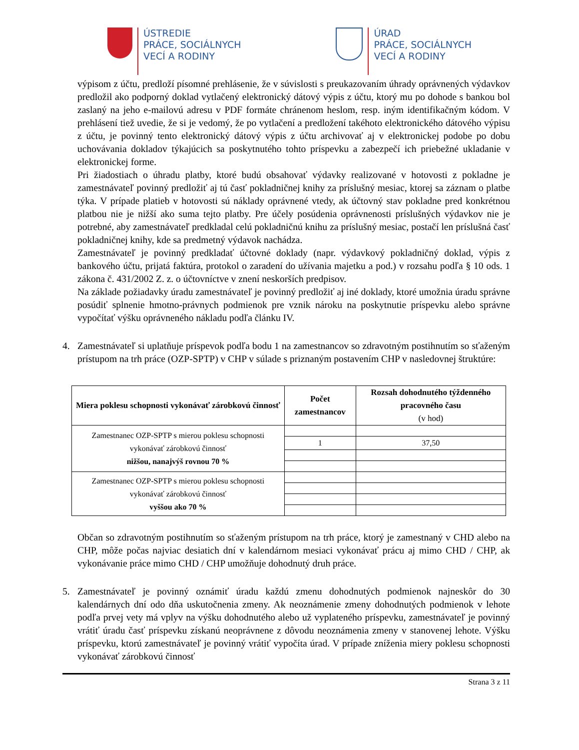ÚSTREDIE
PRÁCE, SOCIÁLNYCH
VECÍ A RODINY
ÚRAD
PRÁCE, SOCIÁLNYCH
VECÍ A RODINY
výpisom z účtu, predloží písomné prehlásenie, že v súvislosti s preukazovaním úhrady oprávnených výdavkov predložil ako podporný doklad vytlačený elektronický dátový výpis z účtu, ktorý mu po dohode s bankou bol zaslaný na jeho e-mailovú adresu v PDF formáte chránenom heslom, resp. iným identifikačným kódom. V prehlásení tiež uvedie, že si je vedomý, že po vytlačení a predložení takéhoto elektronického dátového výpisu z účtu, je povinný tento elektronický dátový výpis z účtu archivovať aj v elektronickej podobe po dobu uchovávania dokladov týkajúcich sa poskytnutého tohto príspevku a zabezpečí ich priebežné ukladanie v elektronickej forme.
Pri žiadostiach o úhradu platby, ktoré budú obsahovať výdavky realizované v hotovosti z pokladne je zamestnávateľ povinný predložiť aj tú časť pokladničnej knihy za príslušný mesiac, ktorej sa záznam o platbe týka. V prípade platieb v hotovosti sú náklady oprávnené vtedy, ak účtovný stav pokladne pred konkrétnou platbou nie je nižší ako suma tejto platby. Pre účely posúdenia oprávnenosti príslušných výdavkov nie je potrebné, aby zamestnávateľ predkladal celú pokladničnú knihu za príslušný mesiac, postačí len príslušná časť pokladničnej knihy, kde sa predmetný výdavok nachádza.
Zamestnávateľ je povinný predkladať účtovné doklady (napr. výdavkový pokladničný doklad, výpis z bankového účtu, prijatá faktúra, protokol o zaradení do užívania majetku a pod.) v rozsahu podľa § 10 ods. 1 zákona č. 431/2002 Z. z. o účtovníctve v znení neskorších predpisov.
Na základe požiadavky úradu zamestnávateľ je povinný predložiť aj iné doklady, ktoré umožnia úradu správne posúdiť splnenie hmotno-právnych podmienok pre vznik nároku na poskytnutie príspevku alebo správne vypočítať výšku oprávneného nákladu podľa článku IV.
4. Zamestnávateľ si uplatňuje príspevok podľa bodu 1 na zamestnancov so zdravotným postihnutím so sťaženým prístupom na trh práce (OZP-SPTP) v CHP v súlade s priznaným postavením CHP v nasledovnej štruktúre:
| Miera poklesu schopnosti vykonávať zárobkovú činnosť | Počet zamestnancov | Rozsah dohodnutého týždenného pracovného času (v hod) |
| --- | --- | --- |
| Zamestnanec OZP-SPTP s mierou poklesu schopnosti vykonávať zárobkovú činnosť nižšou, nanajvýš rovnou 70 % | | |
| | 1 | 37,50 |
| Zamestnanec OZP-SPTP s mierou poklesu schopnosti vykonávať zárobkovú činnosť vyššou ako 70 % | | |
Občan so zdravotným postihnutím so sťaženým prístupom na trh práce, ktorý je zamestnaný v CHD alebo na CHP, môže počas najviac desiatich dní v kalendárnom mesiaci vykonávať prácu aj mimo CHD / CHP, ak vykonávanie práce mimo CHD / CHP umožňuje dohodnutý druh práce.
5. Zamestnávateľ je povinný oznámiť úradu každú zmenu dohodnutých podmienok najneskôr do 30 kalendárnych dní odo dňa uskutočnenia zmeny. Ak neoznámenie zmeny dohodnutých podmienok v lehote podľa prvej vety má vplyv na výšku dohodnutého alebo už vyplateného príspevku, zamestnávateľ je povinný vrátiť úradu časť príspevku získanú neoprávnene z dôvodu neoznámenia zmeny v stanovenej lehote. Výšku príspevku, ktorú zamestnávateľ je povinný vrátiť vypočíta úrad. V prípade zníženia miery poklesu schopnosti vykonávať zárobkovú činnosť
Strana 3 z 11